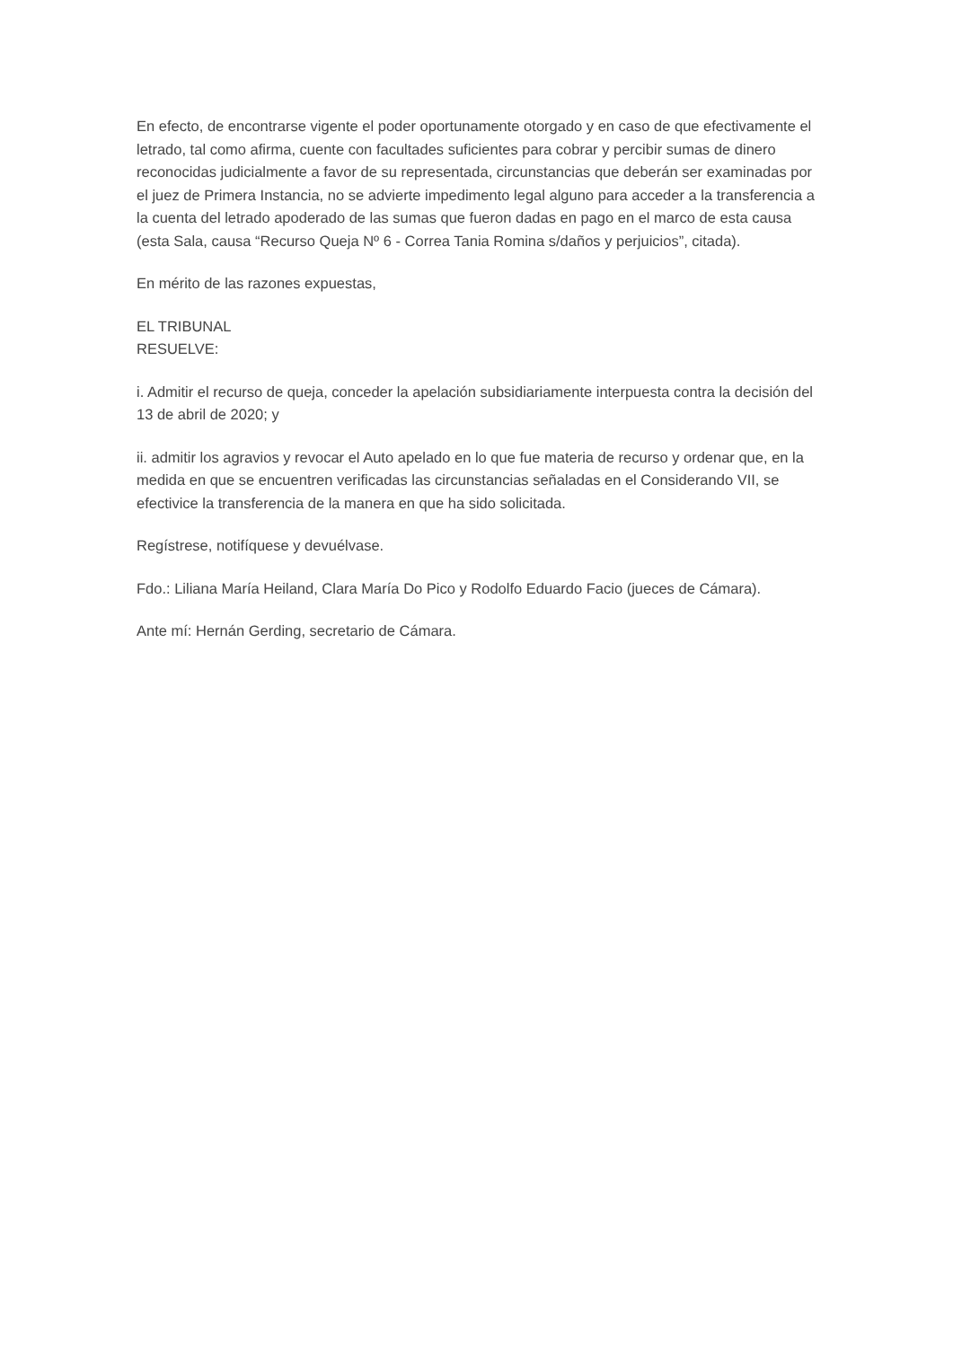En efecto, de encontrarse vigente el poder oportunamente otorgado y en caso de que efectivamente el letrado, tal como afirma, cuente con facultades suficientes para cobrar y percibir sumas de dinero reconocidas judicialmente a favor de su representada, circunstancias que deberán ser examinadas por el juez de Primera Instancia, no se advierte impedimento legal alguno para acceder a la transferencia a la cuenta del letrado apoderado de las sumas que fueron dadas en pago en el marco de esta causa (esta Sala, causa “Recurso Queja Nº 6 - Correa Tania Romina s/daños y perjuicios”, citada).
En mérito de las razones expuestas,
EL TRIBUNAL
RESUELVE:
i. Admitir el recurso de queja, conceder la apelación subsidiariamente interpuesta contra la decisión del 13 de abril de 2020; y
ii. admitir los agravios y revocar el Auto apelado en lo que fue materia de recurso y ordenar que, en la medida en que se encuentren verificadas las circunstancias señaladas en el Considerando VII, se efectivice la transferencia de la manera en que ha sido solicitada.
Regístrese, notifíquese y devuélvase.
Fdo.: Liliana María Heiland, Clara María Do Pico y Rodolfo Eduardo Facio (jueces de Cámara).
Ante mí: Hernán Gerding, secretario de Cámara.